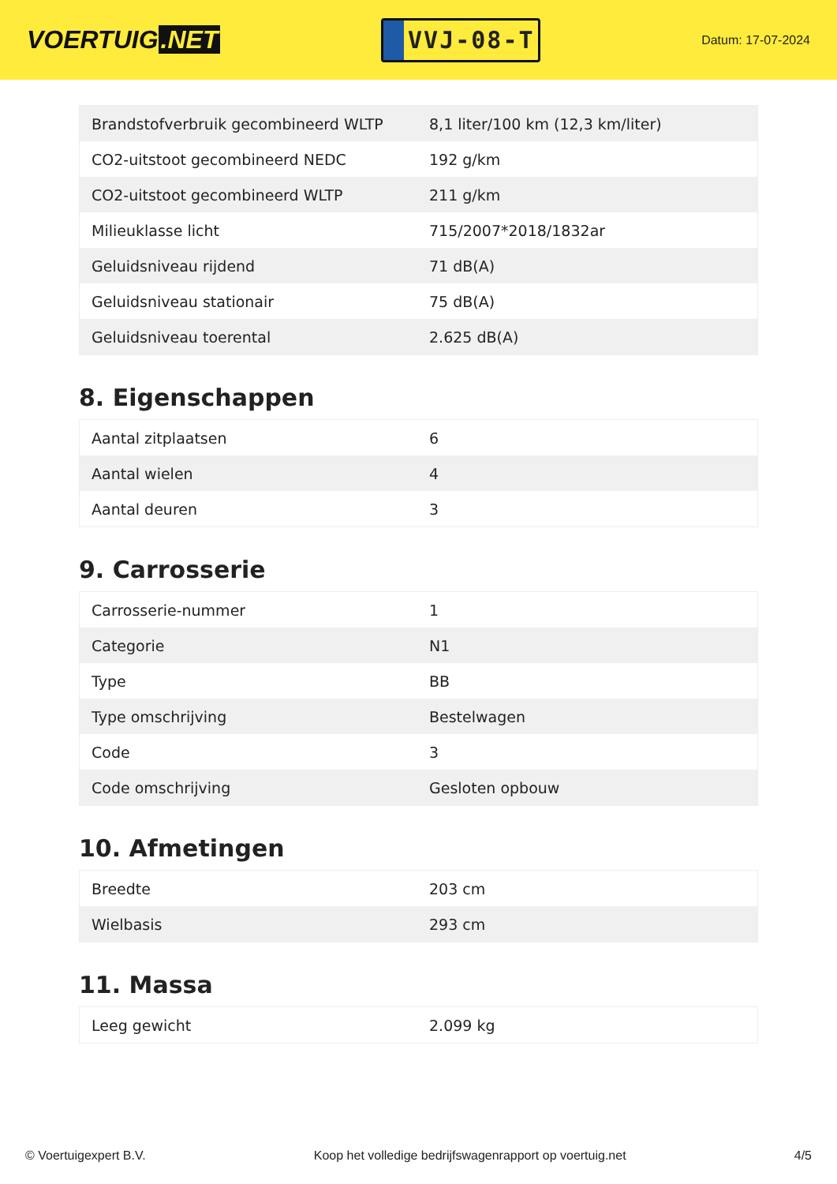VOERTUIG.NET
VVJ-08-T
Datum: 17-07-2024
| Brandstofverbruik gecombineerd WLTP | 8,1 liter/100 km (12,3 km/liter) |
| CO2-uitstoot gecombineerd NEDC | 192 g/km |
| CO2-uitstoot gecombineerd WLTP | 211 g/km |
| Milieuklasse licht | 715/2007*2018/1832ar |
| Geluidsniveau rijdend | 71 dB(A) |
| Geluidsniveau stationair | 75 dB(A) |
| Geluidsniveau toerental | 2.625 dB(A) |
8. Eigenschappen
| Aantal zitplaatsen | 6 |
| Aantal wielen | 4 |
| Aantal deuren | 3 |
9. Carrosserie
| Carrosserie-nummer | 1 |
| Categorie | N1 |
| Type | BB |
| Type omschrijving | Bestelwagen |
| Code | 3 |
| Code omschrijving | Gesloten opbouw |
10. Afmetingen
| Breedte | 203 cm |
| Wielbasis | 293 cm |
11. Massa
| Leeg gewicht | 2.099 kg |
© Voertuigexpert B.V. Koop het volledige bedrijfswagenrapport op voertuig.net 4/5